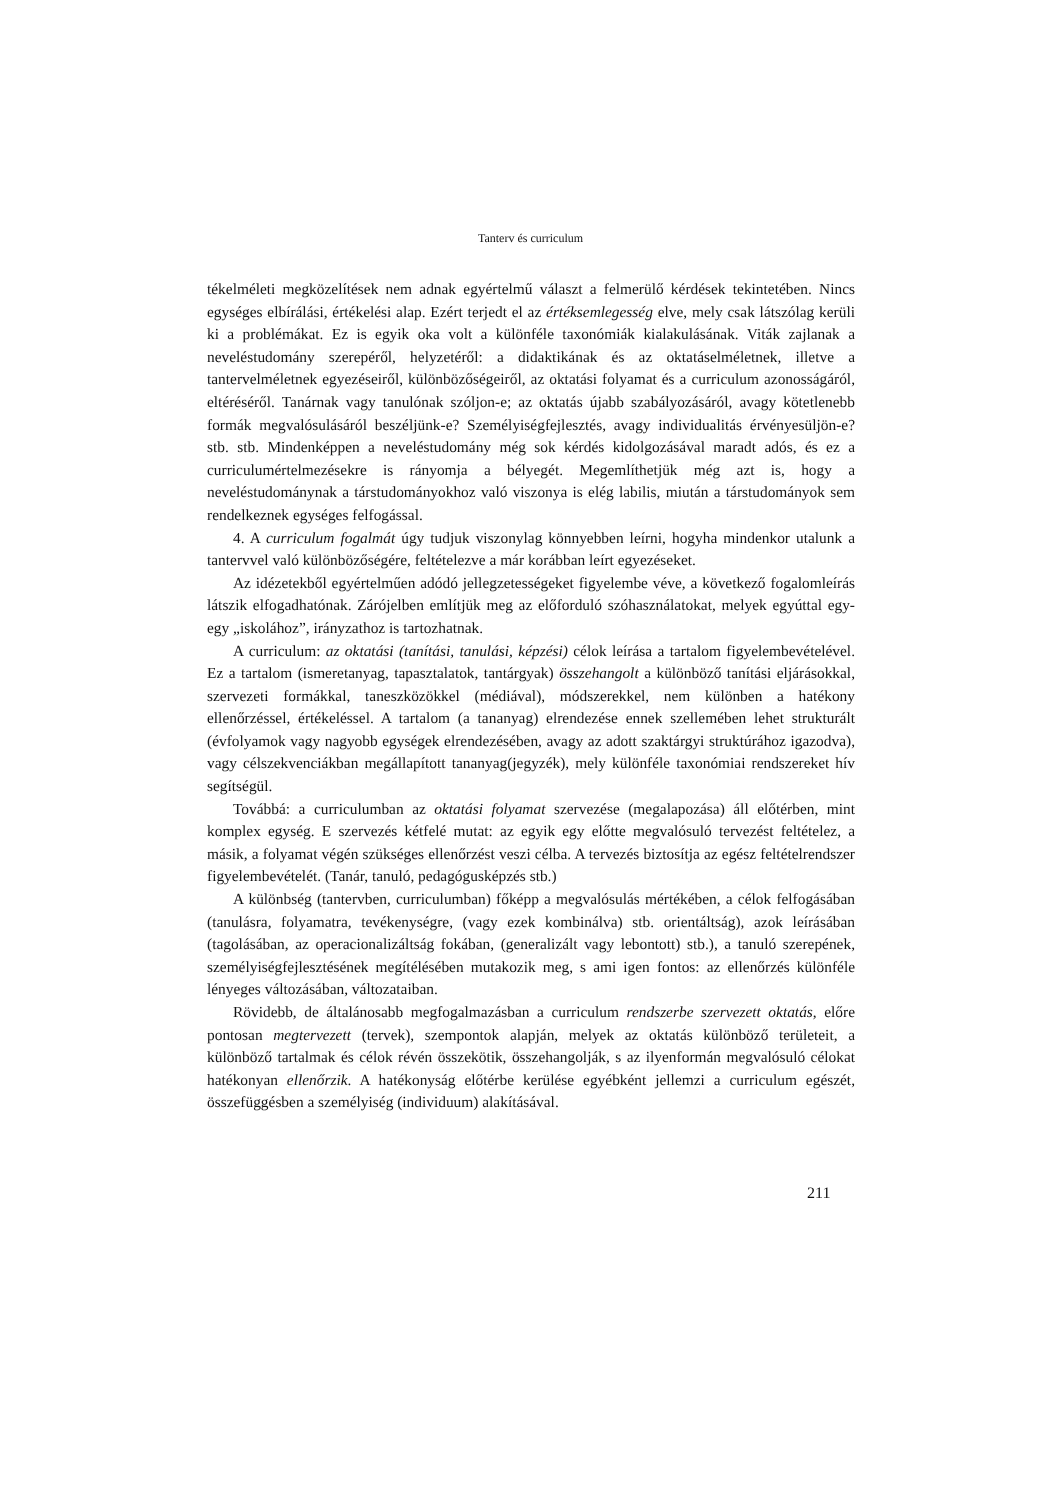Tanterv és curriculum
tékelméleti megközelítések nem adnak egyértelmű választ a felmerülő kérdések tekintetében. Nincs egységes elbírálási, értékelési alap. Ezért terjedt el az értéksemlegesség elve, mely csak látszólag kerüli ki a problémákat. Ez is egyik oka volt a különféle taxonómiák kialakulásának. Viták zajlanak a neveléstudomány szerepéről, helyzetéről: a didaktikának és az oktatáselméletnek, illetve a tantervelméletnek egyezéseiről, különbözőségeiről, az oktatási folyamat és a curriculum azonosságáról, eltéréséről. Tanárnak vagy tanulónak szóljon-e; az oktatás újabb szabályozásáról, avagy kötetlenebb formák megvalósulásáról beszéljünk-e? Személyiségfejlesztés, avagy individualitás érvényesüljön-e? stb. stb. Mindenképpen a neveléstudomány még sok kérdés kidolgozásával maradt adós, és ez a curriculumértelmezésekre is rányomja a bélyegét. Megemlíthetjük még azt is, hogy a neveléstudománynak a társtudományokhoz való viszonya is elég labilis, miután a társtudományok sem rendelkeznek egységes felfogással.
4. A curriculum fogalmát úgy tudjuk viszonylag könnyebben leírni, hogyha mindenkor utalunk a tantervvel való különbözőségére, feltételezve a már korábban leírt egyezéseket.
Az idézetekből egyértelműen adódó jellegzetességeket figyelembe véve, a következő fogalomleírás látszik elfogadhatónak. Zárójelben említjük meg az előforduló szóhasználatokat, melyek egyúttal egy-egy „iskolához”, irányzathoz is tartozhatnak.
A curriculum: az oktatási (tanítási, tanulási, képzési) célok leírása a tartalom figyelembevételével. Ez a tartalom (ismeretanyag, tapasztalatok, tantárgyak) összehangolt a különböző tanítási eljárásokkal, szervezeti formákkal, taneszközökkel (médiával), módszerekkel, nem különben a hatékony ellenőrzéssel, értékeléssel. A tartalom (a tananyag) elrendezése ennek szellemében lehet strukturált (évfolyamok vagy nagyobb egységek elrendezésében, avagy az adott szaktárgyi struktúrához igazodva), vagy célszekvenciákban megállapított tananyag(jegyzék), mely különféle taxonómiai rendszereket hív segítségül.
Továbbá: a curriculumban az oktatási folyamat szervezése (megalapozása) áll előtérben, mint komplex egység. E szervezés kétfelé mutat: az egyik egy előtte megvalósuló tervezést feltételez, a másik, a folyamat végén szükséges ellenőrzést veszi célba. A tervezés biztosítja az egész feltételrendszer figyelembevételét. (Tanár, tanuló, pedagógusképzés stb.)
A különbség (tantervben, curriculumban) főképp a megvalósulás mértékében, a célok felfogásában (tanulásra, folyamatra, tevékenységre, (vagy ezek kombinálva) stb. orientáltság), azok leírásában (tagolásában, az operacionalizáltság fokában, (generalizált vagy lebontott) stb.), a tanuló szerepének, személyiségfejlesztésének megítélésében mutakozik meg, s ami igen fontos: az ellenőrzés különféle lényeges változásában, változataiban.
Rövidebb, de általánosabb megfogalmazásban a curriculum rendszerbe szervezett oktatás, előre pontosan megtervezett (tervek), szempontok alapján, melyek az oktatás különböző területeit, a különböző tartalmak és célok révén összekötik, összehangolják, s az ilyenformán megvalósuló célokat hatékonyan ellenőrzik. A hatékonyság előtérbe kerülése egyébként jellemzi a curriculum egészét, összefüggésben a személyiség (individuum) alakításával.
211